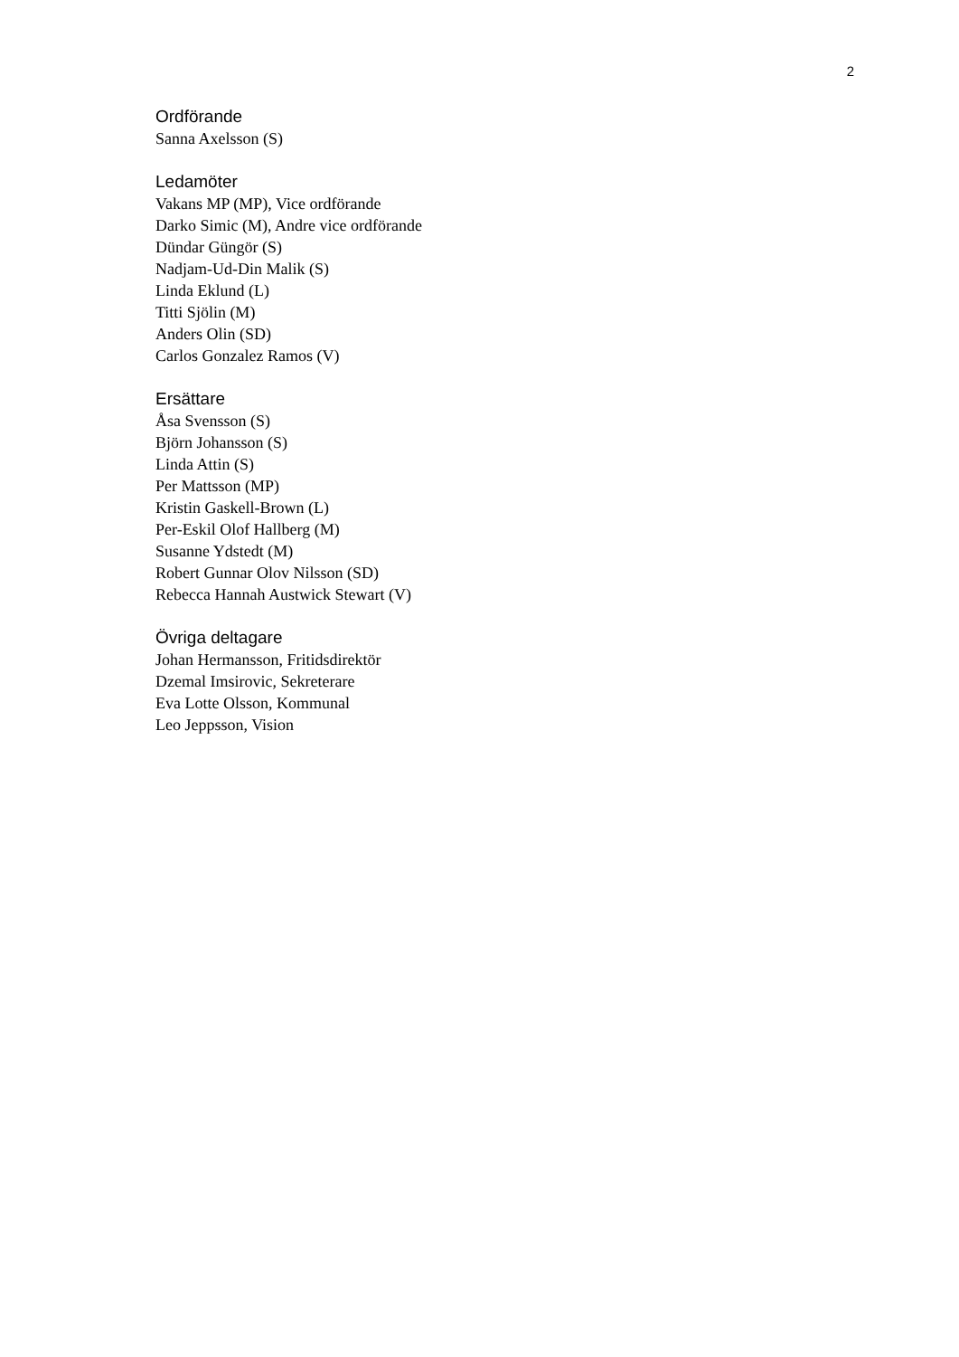2
Ordförande
Sanna Axelsson (S)
Ledamöter
Vakans MP (MP), Vice ordförande
Darko Simic (M), Andre vice ordförande
Dündar Güngör (S)
Nadjam-Ud-Din Malik (S)
Linda Eklund (L)
Titti Sjölin (M)
Anders Olin (SD)
Carlos Gonzalez Ramos (V)
Ersättare
Åsa Svensson (S)
Björn Johansson (S)
Linda Attin (S)
Per Mattsson (MP)
Kristin Gaskell-Brown (L)
Per-Eskil Olof Hallberg (M)
Susanne Ydstedt (M)
Robert Gunnar Olov Nilsson (SD)
Rebecca Hannah Austwick Stewart (V)
Övriga deltagare
Johan Hermansson, Fritidsdirektör
Dzemal Imsirovic, Sekreterare
Eva Lotte Olsson, Kommunal
Leo Jeppsson, Vision